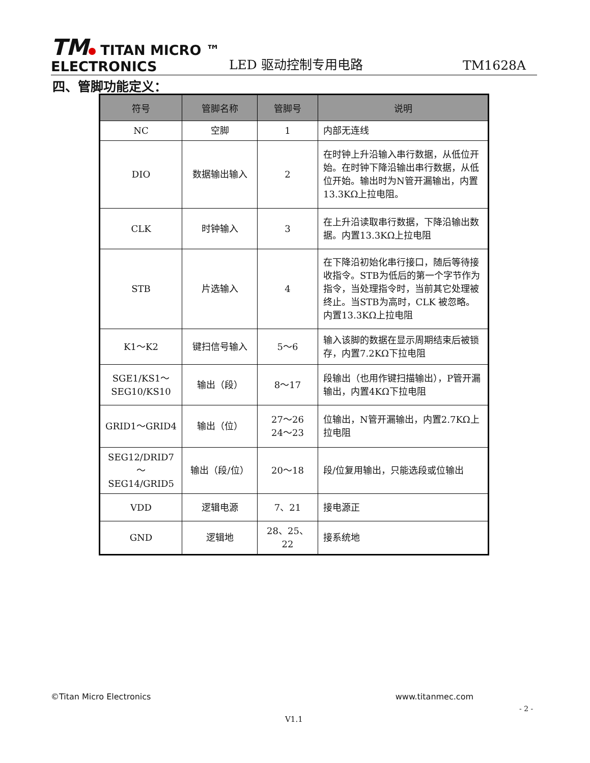TM TITAN MICRO ™
ELECTRONICS
LED 驱动控制专用电路
TM1628A
四、管脚功能定义：
| 符号 | 管脚名称 | 管脚号 | 说明 |
| --- | --- | --- | --- |
| NC | 空脚 | 1 | 内部无连线 |
| DIO | 数据输出输入 | 2 | 在时钟上升沿输入串行数据，从低位开始。在时钟下降沿输出串行数据，从低位开始。输出时为N管开漏输出，内置13.3KΩ上拉电阻。 |
| CLK | 时钟输入 | 3 | 在上升沿读取串行数据，下降沿输出数据。内置13.3KΩ上拉电阻 |
| STB | 片选输入 | 4 | 在下降沿初始化串行接口，随后等待接收指令。STB为低后的第一个字节作为指令，当处理指令时，当前其它处理被终止。当STB为高时，CLK 被忽略。内置13.3KΩ上拉电阻 |
| K1～K2 | 键扫信号输入 | 5～6 | 输入该脚的数据在显示周期结束后被锁存，内置7.2KΩ下拉电阻 |
| SGE1/KS1～ SEG10/KS10 | 输出（段） | 8～17 | 段输出（也用作键扫描输出），P管开漏输出，内置4KΩ下拉电阻 |
| GRID1～GRID4 | 输出（位） | 27～26 24～23 | 位输出，N管开漏输出，内置2.7KΩ上拉电阻 |
| SEG12/DRID7 ～ SEG14/GRID5 | 输出（段/位） | 20～18 | 段/位复用输出，只能选段或位输出 |
| VDD | 逻辑电源 | 7、21 | 接电源正 |
| GND | 逻辑地 | 28、25、22 | 接系统地 |
©Titan Micro Electronics www.titanmec.com
- 2 -
V1.1